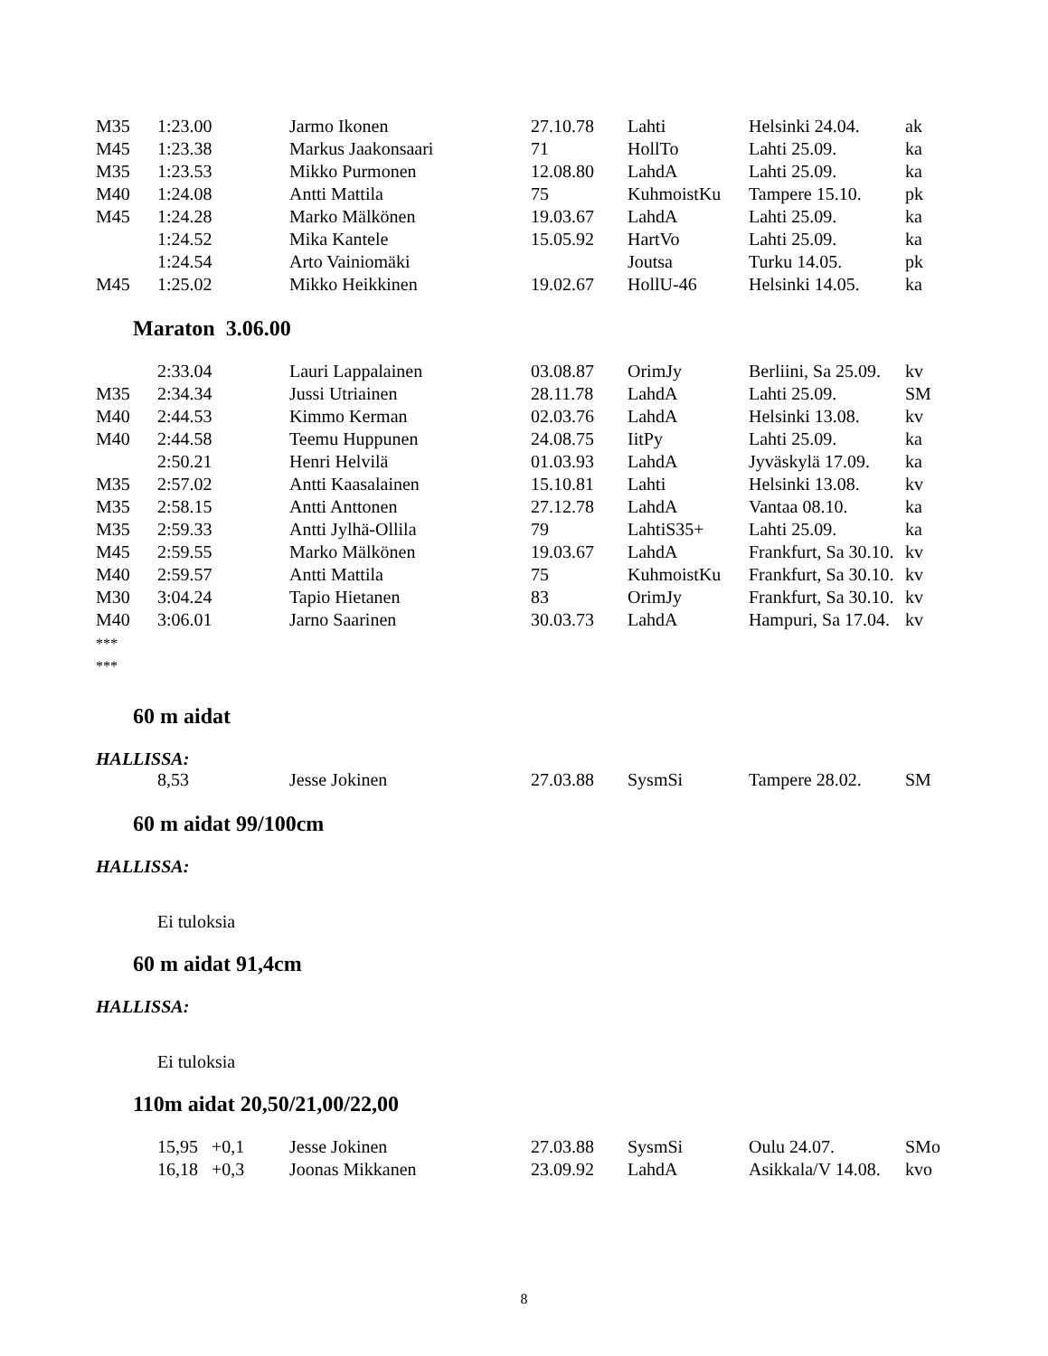| M35 | 1:23.00 | Jarmo Ikonen | 27.10.78 | Lahti | Helsinki 24.04. | ak |
| M45 | 1:23.38 | Markus Jaakonsaari | 71 | HollTo | Lahti 25.09. | ka |
| M35 | 1:23.53 | Mikko Purmonen | 12.08.80 | LahdA | Lahti 25.09. | ka |
| M40 | 1:24.08 | Antti Mattila | 75 | KuhmoistKu | Tampere 15.10. | pk |
| M45 | 1:24.28 | Marko Mälkönen | 19.03.67 | LahdA | Lahti 25.09. | ka |
| | 1:24.52 | Mika Kantele | 15.05.92 | HartVo | Lahti 25.09. | ka |
| | 1:24.54 | Arto Vainiomäki | | Joutsa | Turku 14.05. | pk |
| M45 | 1:25.02 | Mikko Heikkinen | 19.02.67 | HollU-46 | Helsinki 14.05. | ka |
Maraton 3.06.00
| | 2:33.04 | Lauri Lappalainen | 03.08.87 | OrimJy | Berliini, Sa 25.09. | kv |
| M35 | 2:34.34 | Jussi Utriainen | 28.11.78 | LahdA | Lahti 25.09. | SM |
| M40 | 2:44.53 | Kimmo Kerman | 02.03.76 | LahdA | Helsinki 13.08. | kv |
| M40 | 2:44.58 | Teemu Huppunen | 24.08.75 | IitPy | Lahti 25.09. | ka |
| | 2:50.21 | Henri Helvilä | 01.03.93 | LahdA | Jyväskylä 17.09. | ka |
| M35 | 2:57.02 | Antti Kaasalainen | 15.10.81 | Lahti | Helsinki 13.08. | kv |
| M35 | 2:58.15 | Antti Anttonen | 27.12.78 | LahdA | Vantaa 08.10. | ka |
| M35 | 2:59.33 | Antti Jylhä-Ollila | 79 | LahtiS35+ | Lahti 25.09. | ka |
| M45 | 2:59.55 | Marko Mälkönen | 19.03.67 | LahdA | Frankfurt, Sa 30.10. | kv |
| M40 | 2:59.57 | Antti Mattila | 75 | KuhmoistKu | Frankfurt, Sa 30.10. | kv |
| M30 | 3:04.24 | Tapio Hietanen | 83 | OrimJy | Frankfurt, Sa 30.10. | kv |
| M40 | 3:06.01 | Jarno Saarinen | 30.03.73 | LahdA | Hampuri, Sa 17.04. | kv |
***
***
60 m aidat
HALLISSA:
| | 8,53 | Jesse Jokinen | 27.03.88 | SysmSi | Tampere 28.02. | SM |
60 m aidat 99/100cm
HALLISSA:
Ei tuloksia
60 m aidat 91,4cm
HALLISSA:
Ei tuloksia
110m aidat 20,50/21,00/22,00
| | 15,95 +0,1 | Jesse Jokinen | 27.03.88 | SysmSi | Oulu 24.07. | SMo |
| | 16,18 +0,3 | Joonas Mikkanen | 23.09.92 | LahdA | Asikkala/V 14.08. | kvo |
8